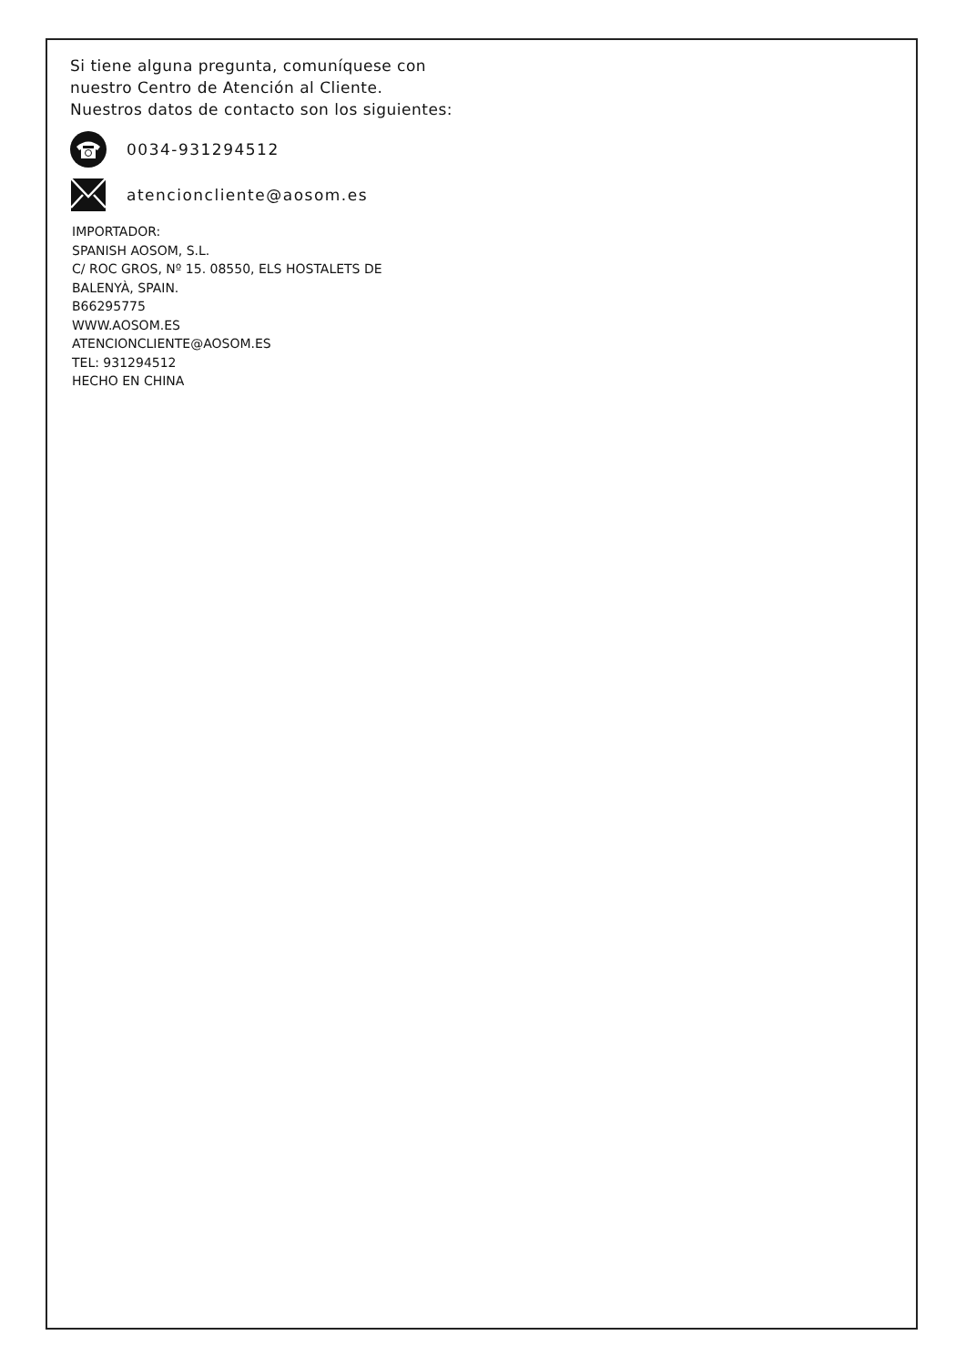Si tiene alguna pregunta, comuníquese con
nuestro Centro de Atención al Cliente.
Nuestros datos de contacto son los siguientes:
0034-931294512
atencioncliente@aosom.es
IMPORTADOR:
SPANISH AOSOM, S.L.
C/ ROC GROS, Nº 15. 08550, ELS HOSTALETS DE
BALENYÀ, SPAIN.
B66295775
WWW.AOSOM.ES
ATENCIONCLIENTE@AOSOM.ES
TEL: 931294512
HECHO EN CHINA